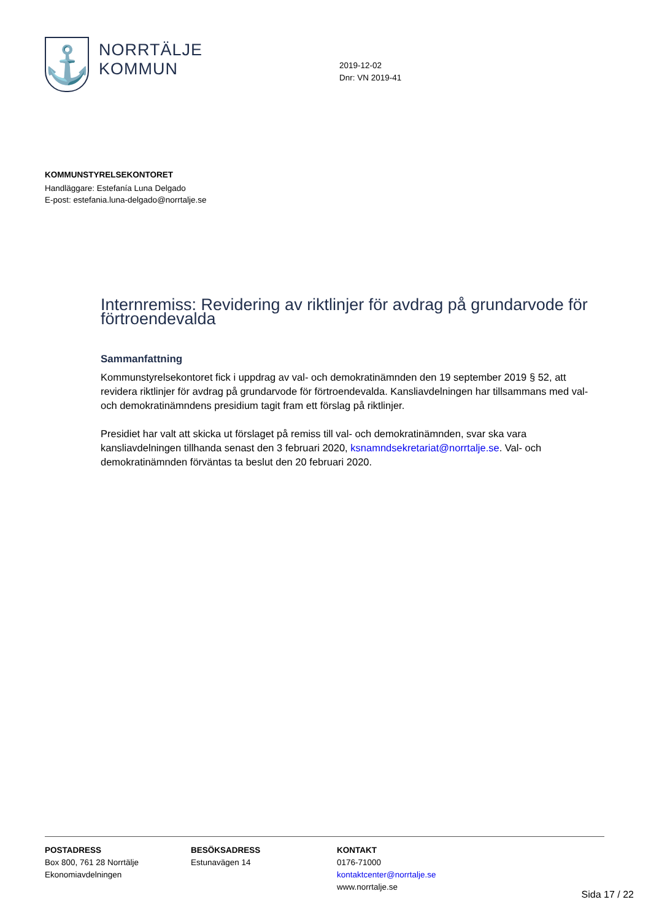⚓
NORRTÄLJE
KOMMUN
2019-12-02
Dnr: VN 2019-41
KOMMUNSTYRELSEKONTORET
Handläggare: Estefanía Luna Delgado
E-post: estefania.luna-delgado@norrtalje.se
Internremiss: Revidering av riktlinjer för avdrag på grundarvode för förtroendevalda
Sammanfattning
Kommunstyrelsekontoret fick i uppdrag av val- och demokratinämnden den 19 september 2019 § 52, att revidera riktlinjer för avdrag på grundarvode för förtroendevalda. Kansliavdelningen har tillsammans med val- och demokratinämndens presidium tagit fram ett förslag på riktlinjer.
Presidiet har valt att skicka ut förslaget på remiss till val- och demokratinämnden, svar ska vara kansliavdelningen tillhanda senast den 3 februari 2020, ksnamndsekretariat@norrtalje.se. Val- och demokratinämnden förväntas ta beslut den 20 februari 2020.
POSTADRESS
Box 800, 761 28 Norrtälje
Ekonomiavdelningen
BESÖKSADRESS
Estunavägen 14
KONTAKT
0176-71000
kontaktcenter@norrtalje.se
www.norrtalje.se
Sida 17 / 22